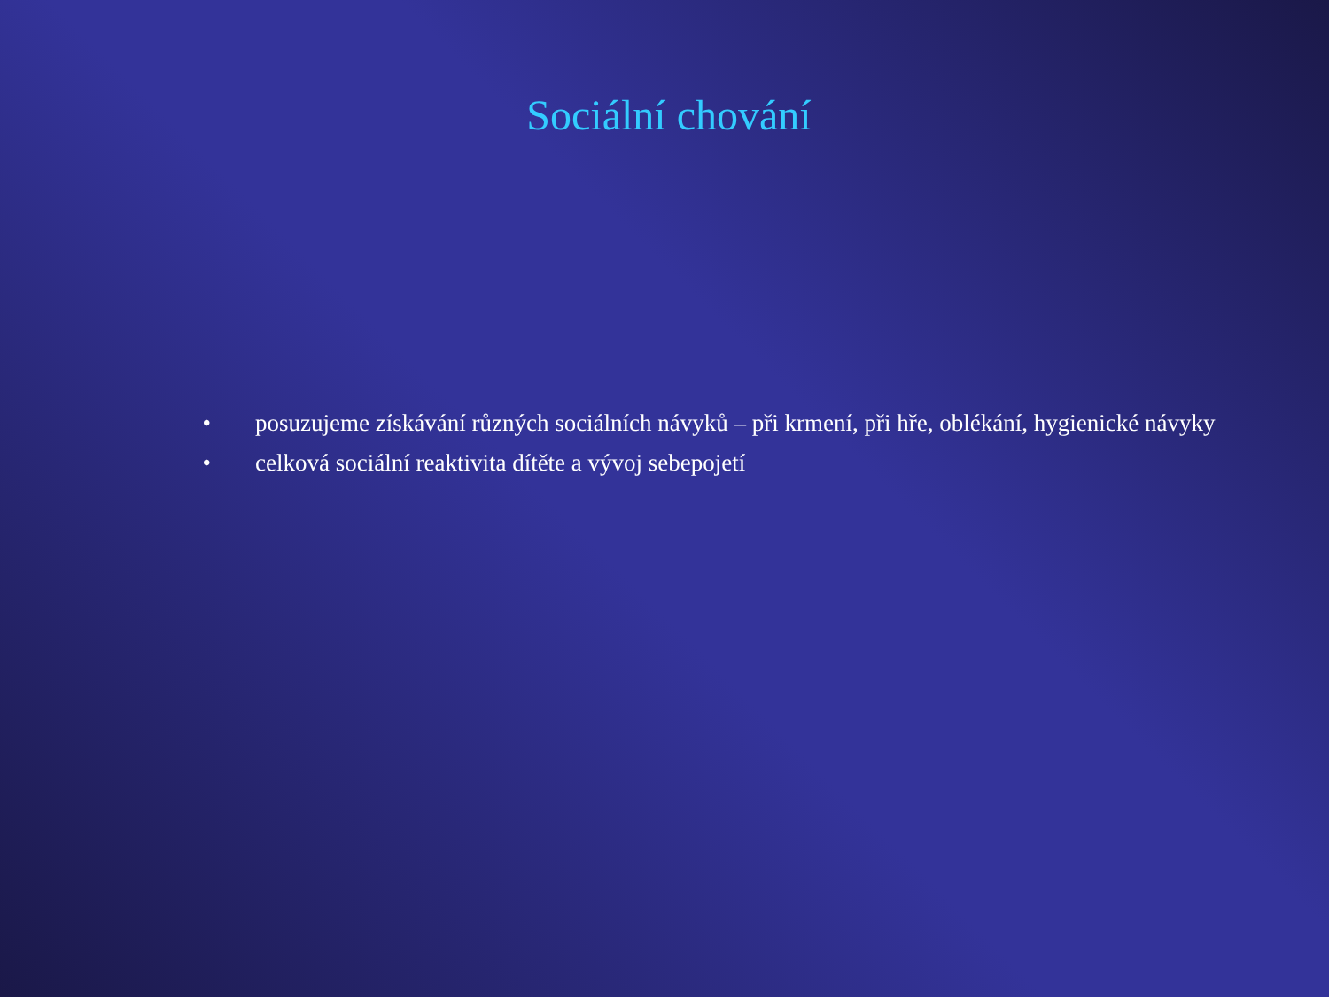Sociální chování
• posuzujeme získávání různých sociálních návyků – při krmení, při hře, oblékání, hygienické návyky
• celková sociální reaktivita dítěte a vývoj sebepojetí